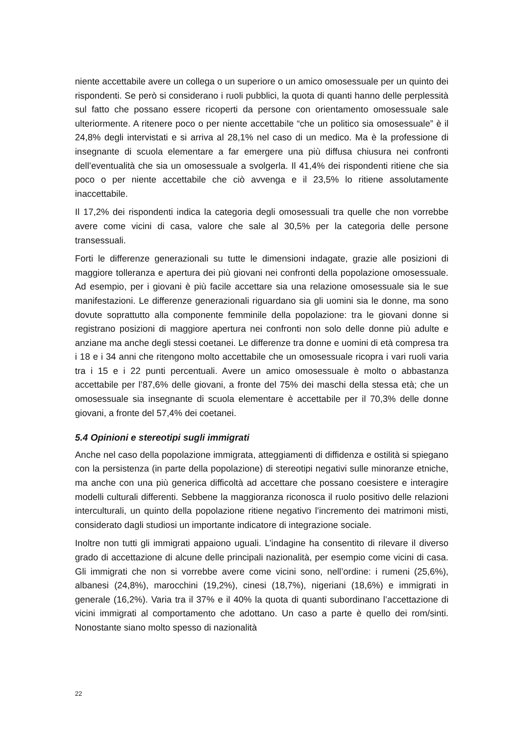niente accettabile avere un collega o un superiore o un amico omosessuale per un quinto dei rispondenti. Se però si considerano i ruoli pubblici, la quota di quanti hanno delle perplessità sul fatto che possano essere ricoperti da persone con orientamento omosessuale sale ulteriormente. A ritenere poco o per niente accettabile “che un politico sia omosessuale” è il 24,8% degli intervistati e si arriva al 28,1% nel caso di un medico. Ma è la professione di insegnante di scuola elementare a far emergere una più diffusa chiusura nei confronti dell’eventualità che sia un omosessuale a svolgerla. Il 41,4% dei rispondenti ritiene che sia poco o per niente accettabile che ciò avvenga e il 23,5% lo ritiene assolutamente inaccettabile.
Il 17,2% dei rispondenti indica la categoria degli omosessuali tra quelle che non vorrebbe avere come vicini di casa, valore che sale al 30,5% per la categoria delle persone transessuali.
Forti le differenze generazionali su tutte le dimensioni indagate, grazie alle posizioni di maggiore tolleranza e apertura dei più giovani nei confronti della popolazione omosessuale. Ad esempio, per i giovani è più facile accettare sia una relazione omosessuale sia le sue manifestazioni. Le differenze generazionali riguardano sia gli uomini sia le donne, ma sono dovute soprattutto alla componente femminile della popolazione: tra le giovani donne si registrano posizioni di maggiore apertura nei confronti non solo delle donne più adulte e anziane ma anche degli stessi coetanei. Le differenze tra donne e uomini di età compresa tra i 18 e i 34 anni che ritengono molto accettabile che un omosessuale ricopra i vari ruoli varia tra i 15 e i 22 punti percentuali. Avere un amico omosessuale è molto o abbastanza accettabile per l’87,6% delle giovani, a fronte del 75% dei maschi della stessa età; che un omosessuale sia insegnante di scuola elementare è accettabile per il 70,3% delle donne giovani, a fronte del 57,4% dei coetanei.
5.4 Opinioni e stereotipi sugli immigrati
Anche nel caso della popolazione immigrata, atteggiamenti di diffidenza e ostilità si spiegano con la persistenza (in parte della popolazione) di stereotipi negativi sulle minoranze etniche, ma anche con una più generica difficoltà ad accettare che possano coesistere e interagire modelli culturali differenti. Sebbene la maggioranza riconosca il ruolo positivo delle relazioni interculturali, un quinto della popolazione ritiene negativo l’incremento dei matrimoni misti, considerato dagli studiosi un importante indicatore di integrazione sociale.
Inoltre non tutti gli immigrati appaiono uguali. L’indagine ha consentito di rilevare il diverso grado di accettazione di alcune delle principali nazionalità, per esempio come vicini di casa. Gli immigrati che non si vorrebbe avere come vicini sono, nell’ordine: i rumeni (25,6%), albanesi (24,8%), marocchini (19,2%), cinesi (18,7%), nigeriani (18,6%) e immigrati in generale (16,2%). Varia tra il 37% e il 40% la quota di quanti subordinano l’accettazione di vicini immigrati al comportamento che adottano. Un caso a parte è quello dei rom/sinti. Nonostante siano molto spesso di nazionalità
22